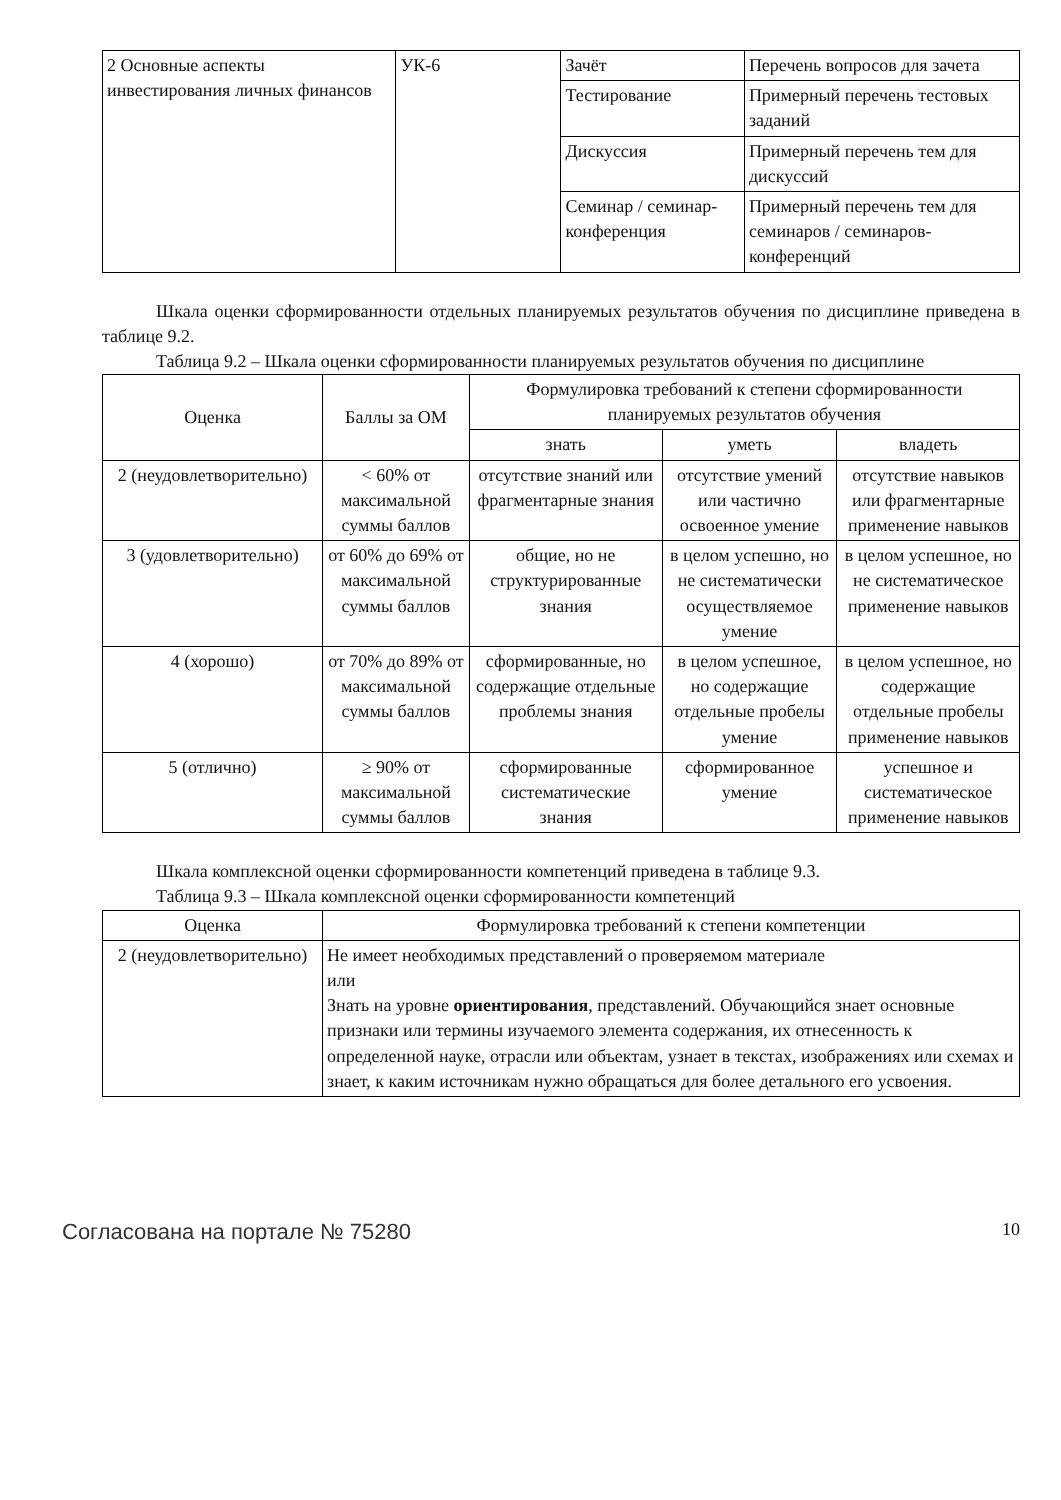| 2 Основные аспекты инвестирования личных финансов | УК-6 | Зачёт | Перечень вопросов для зачета |
| | | Тестирование | Примерный перечень тестовых заданий |
| | | Дискуссия | Примерный перечень тем для дискуссий |
| | | Семинар / семинар-конференция | Примерный перечень тем для семинаров / семинаров-конференций |
Шкала оценки сформированности отдельных планируемых результатов обучения по дисциплине приведена в таблице 9.2.
Таблица 9.2 – Шкала оценки сформированности планируемых результатов обучения по дисциплине
| Оценка | Баллы за ОМ | Формулировка требований к степени сформированности планируемых результатов обучения | | |
| --- | --- | --- | --- | --- |
| | | знать | уметь | владеть |
| 2 (неудовлетворительно) | < 60% от максимальной суммы баллов | отсутствие знаний или фрагментарные знания | отсутствие умений или частично освоенное умение | отсутствие навыков или фрагментарные применение навыков |
| 3 (удовлетворительно) | от 60% до 69% от максимальной суммы баллов | общие, но не структурированные знания | в целом успешно, но не систематически осуществляемое умение | в целом успешное, но не систематическое применение навыков |
| 4 (хорошо) | от 70% до 89% от максимальной суммы баллов | сформированные, но содержащие отдельные проблемы знания | в целом успешное, но содержащие отдельные пробелы умение | в целом успешное, но содержащие отдельные пробелы применение навыков |
| 5 (отлично) | ≥ 90% от максимальной суммы баллов | сформированные систематические знания | сформированное умение | успешное и систематическое применение навыков |
Шкала комплексной оценки сформированности компетенций приведена в таблице 9.3.
Таблица 9.3 – Шкала комплексной оценки сформированности компетенций
| Оценка | Формулировка требований к степени компетенции |
| --- | --- |
| 2 (неудовлетворительно) | Не имеет необходимых представлений о проверяемом материале или Знать на уровне ориентирования , представлений. Обучающийся знает основные признаки или термины изучаемого элемента содержания, их отнесенность к определенной науке, отрасли или объектам, узнает в текстах, изображениях или схемах и знает, к каким источникам нужно обращаться для более детального его усвоения. |
Согласована на портале № 75280 10